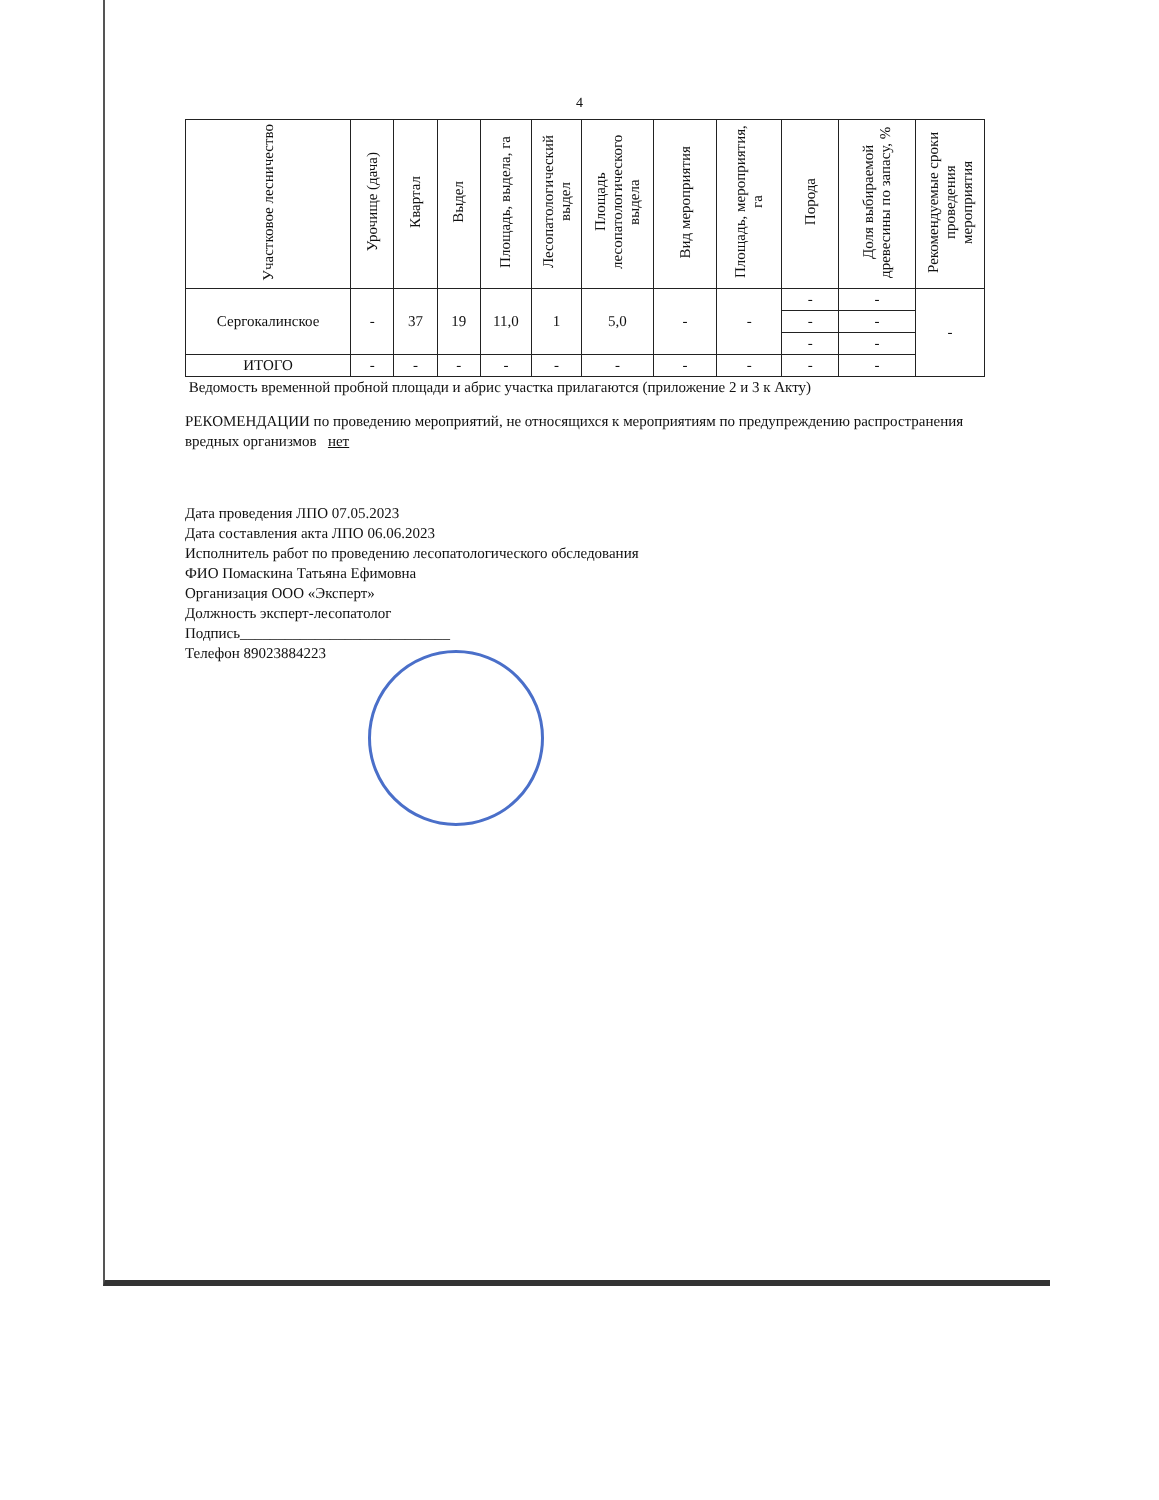4
| Участковое лесничество | Урочище (дача) | Квартал | Выдел | Площадь, выдела, га | Лесопатологический выдел | Площадь лесопатологического выдела | Вид мероприятия | Площадь, мероприятия, га | Порода | Доля выбираемой древесины по запасу, % | Рекомендуемые сроки проведения мероприятия |
| --- | --- | --- | --- | --- | --- | --- | --- | --- | --- | --- | --- |
| Сергокалинское | - | 37 | 19 | 11,0 | 1 | 5,0 | - | - | - | - | - |
| | | | | | | | | | - | - | |
| | | | | | | | | | - | - | |
| ИТОГО | - | - | - | - | - | - | - | - | - | - | |
Ведомость временной пробной площади и абрис участка прилагаются (приложение 2 и 3 к Акту)
РЕКОМЕНДАЦИИ по проведению мероприятий, не относящихся к мероприятиям по предупреждению распространения вредных организмов нет
Дата проведения ЛПО 07.05.2023
Дата составления акта ЛПО 06.06.2023
Исполнитель работ по проведению лесопатологического обследования
ФИО Помаскина Татьяна Ефимовна
Организация ООО «Эксперт»
Должность эксперт-лесопатолог
Подпись____________________________
Телефон 89023884223